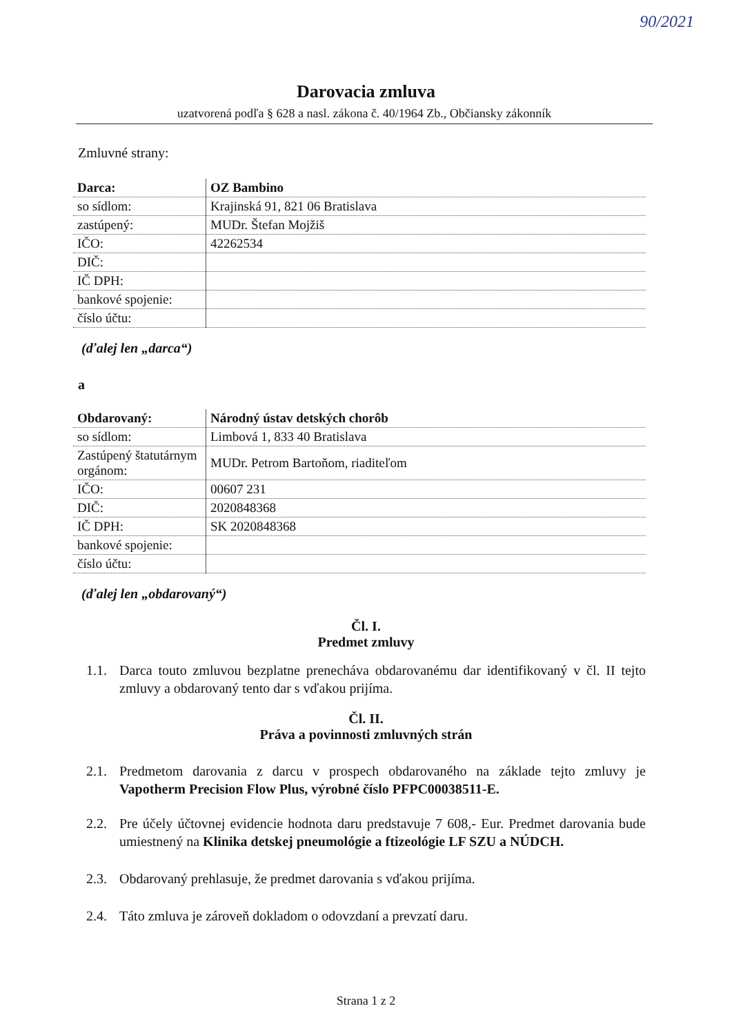90/2021
Darovacia zmluva
uzatvorená podľa § 628 a nasl. zákona č. 40/1964 Zb., Občiansky zákonník
Zmluvné strany:
| Darca: | OZ Bambino |
| so sídlom: | Krajinská 91, 821 06 Bratislava |
| zastúpený: | MUDr. Štefan Mojžiš |
| IČO: | 42262534 |
| DIČ: | |
| IČ DPH: | |
| bankové spojenie: | |
| číslo účtu: | |
(ďalej len „darca“)
a
| Obdarovaný: | Národný ústav detských chorôb |
| so sídlom: | Limbová 1, 833 40 Bratislava |
| Zastúpený štatutárnym orgánom: | MUDr. Petrom Bartoňom, riaditeľom |
| IČO: | 00607 231 |
| DIČ: | 2020848368 |
| IČ DPH: | SK 2020848368 |
| bankové spojenie: | |
| číslo účtu: | |
(ďalej len „obdarovaný“)
Čl. I.
Predmet zmluvy
1.1. Darca touto zmluvou bezplatne prenecháva obdarovanému dar identifikovaný v čl. II tejto zmluvy a obdarovaný tento dar s vďakou prijíma.
Čl. II.
Práva a povinnosti zmluvných strán
2.1. Predmetom darovania z darcu v prospech obdarovaného na základe tejto zmluvy je Vapotherm Precision Flow Plus, výrobné číslo PFPC00038511-E.
2.2. Pre účely účtovnej evidencie hodnota daru predstavuje 7 608,- Eur. Predmet darovania bude umiestnený na Klinika detskej pneumológie a ftizeológie LF SZU a NÚDCH.
2.3. Obdarovaný prehlasuje, že predmet darovania s vďakou prijíma.
2.4. Táto zmluva je zároveň dokladom o odovzdaní a prevzatí daru.
Strana 1 z 2